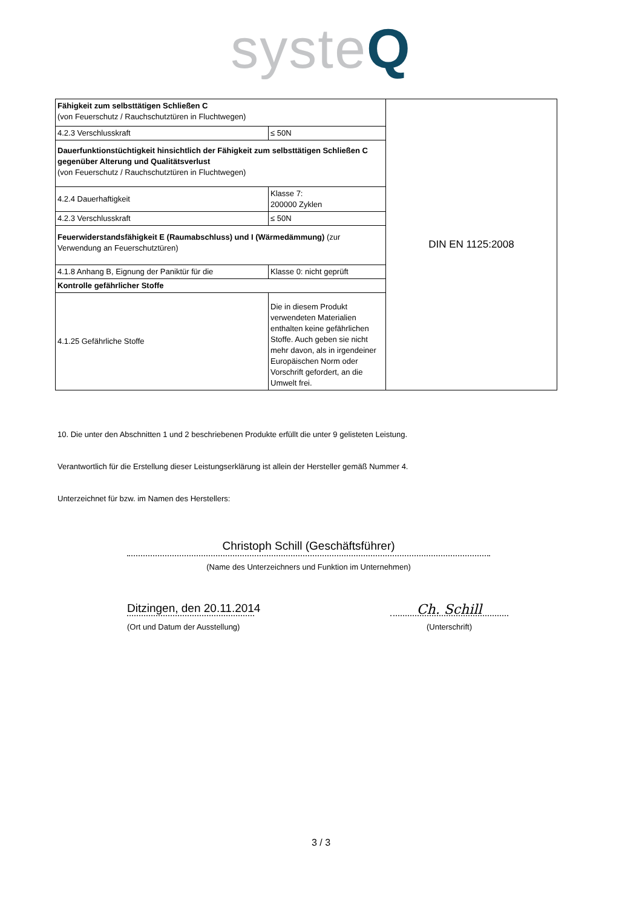syste Q
| Fähigkeit zum selbsttätigen Schließen C (von Feuerschutz / Rauchschutztüren in Fluchtwegen) | | DIN EN 1125:2008 |
| 4.2.3 Verschlusskraft | ≤ 50N | |
| Dauerfunktionstüchtigkeit hinsichtlich der Fähigkeit zum selbsttätigen Schließen C gegenüber Alterung und Qualitätsverlust (von Feuerschutz / Rauchschutztüren in Fluchtwegen) | | |
| 4.2.4 Dauerhaftigkeit | Klasse 7: 200000 Zyklen | |
| 4.2.3 Verschlusskraft | ≤ 50N | |
| Feuerwiderstandsfähigkeit E (Raumabschluss) und I (Wärmedämmung) (zur Verwendung an Feuerschutztüren) | | |
| 4.1.8 Anhang B, Eignung der Paniktür für die | Klasse 0: nicht geprüft | |
| Kontrolle gefährlicher Stoffe | | |
| 4.1.25 Gefährliche Stoffe | Die in diesem Produkt verwendeten Materialien enthalten keine gefährlichen Stoffe. Auch geben sie nicht mehr davon, als in irgendeiner Europäischen Norm oder Vorschrift gefordert, an die Umwelt frei. | |
10. Die unter den Abschnitten 1 und 2 beschriebenen Produkte erfüllt die unter 9 gelisteten Leistung.
Verantwortlich für die Erstellung dieser Leistungserklärung ist allein der Hersteller gemäß Nummer 4.
Unterzeichnet für bzw. im Namen des Herstellers:
Christoph Schill (Geschäftsführer)
(Name des Unterzeichners und Funktion im Unternehmen)
Ditzingen, den 20.11.2014
(Ort und Datum der Ausstellung)
Ch. Schill
(Unterschrift)
3 / 3